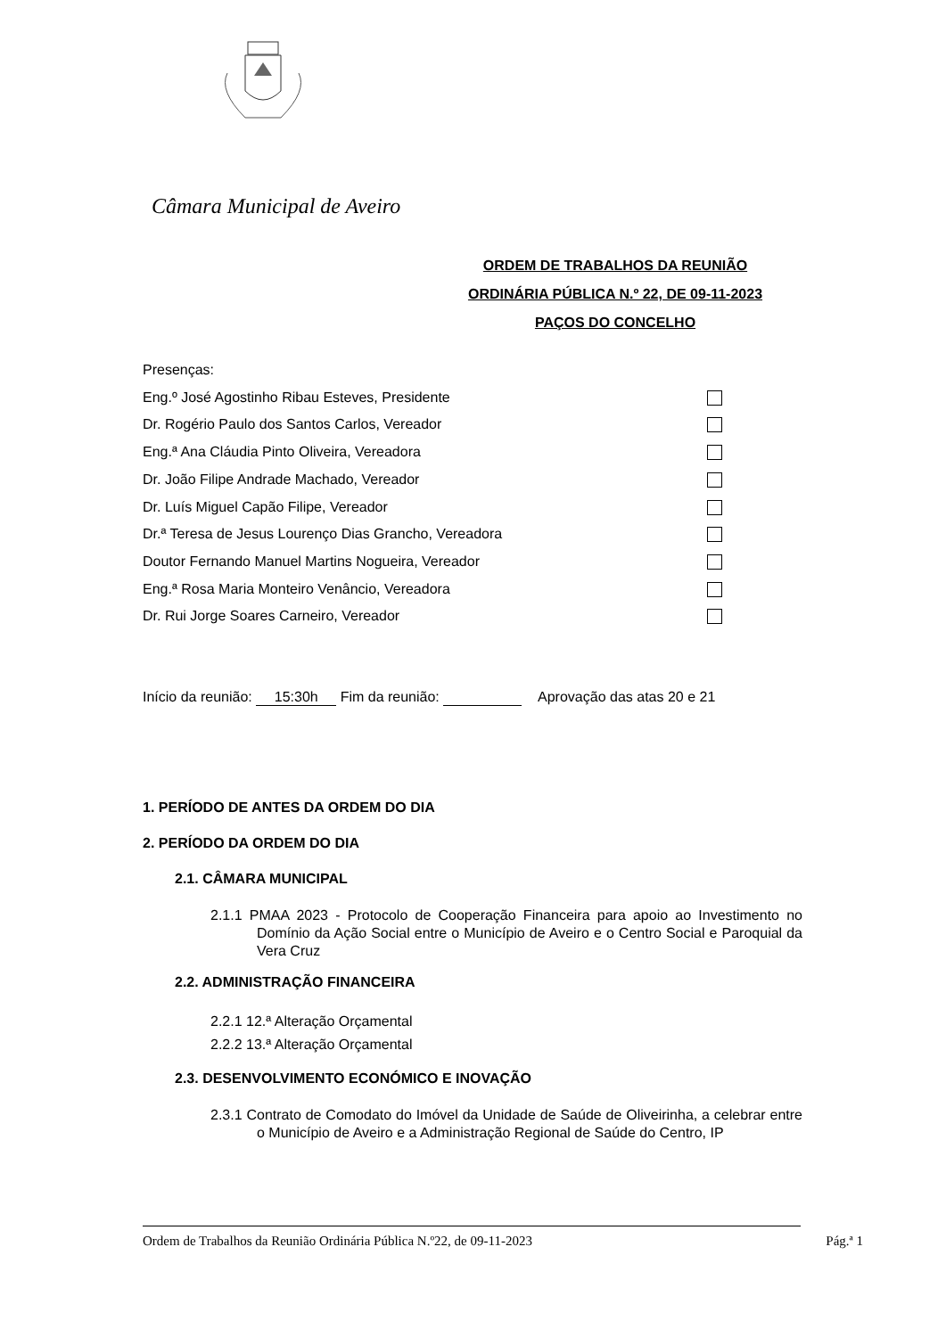Câmara Municipal de Aveiro
ORDEM DE TRABALHOS DA REUNIÃO
ORDINÁRIA PÚBLICA N.º 22, DE 09-11-2023
PAÇOS DO CONCELHO
Presenças:
Eng.º José Agostinho Ribau Esteves, Presidente
Dr. Rogério Paulo dos Santos Carlos, Vereador
Eng.ª Ana Cláudia Pinto Oliveira, Vereadora
Dr. João Filipe Andrade Machado, Vereador
Dr. Luís Miguel Capão Filipe, Vereador
Dr.ª Teresa de Jesus Lourenço Dias Grancho, Vereadora
Doutor Fernando Manuel Martins Nogueira, Vereador
Eng.ª Rosa Maria Monteiro Venâncio, Vereadora
Dr. Rui Jorge Soares Carneiro, Vereador
Início da reunião: 15:30h Fim da reunião: Aprovação das atas 20 e 21
1. PERÍODO DE ANTES DA ORDEM DO DIA
2. PERÍODO DA ORDEM DO DIA
2.1. CÂMARA MUNICIPAL
2.1.1 PMAA 2023 - Protocolo de Cooperação Financeira para apoio ao Investimento no Domínio da Ação Social entre o Município de Aveiro e o Centro Social e Paroquial da Vera Cruz
2.2. ADMINISTRAÇÃO FINANCEIRA
2.2.1 12.ª Alteração Orçamental
2.2.2 13.ª Alteração Orçamental
2.3. DESENVOLVIMENTO ECONÓMICO E INOVAÇÃO
2.3.1 Contrato de Comodato do Imóvel da Unidade de Saúde de Oliveirinha, a celebrar entre o Município de Aveiro e a Administração Regional de Saúde do Centro, IP
Ordem de Trabalhos da Reunião Ordinária Pública N.º22, de 09-11-2023 Pág.ª 1